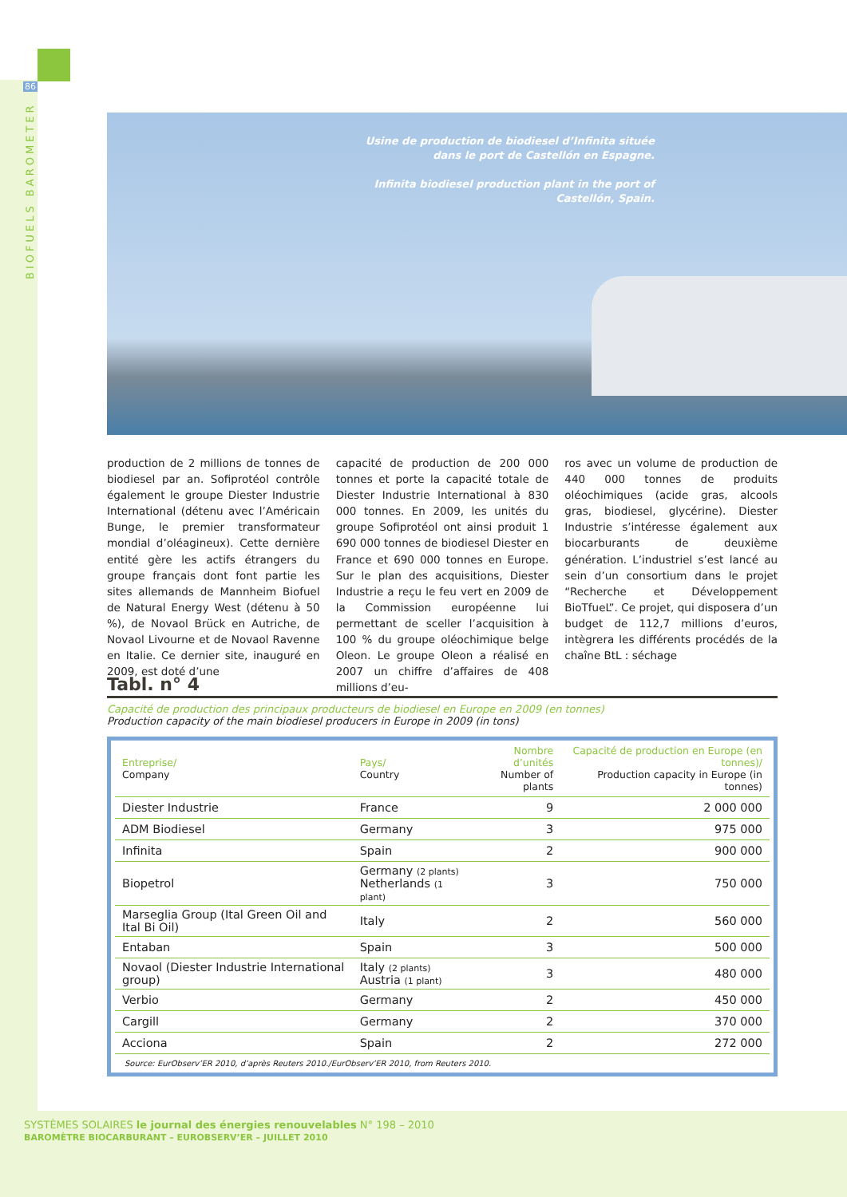86
BIOFUELS BAROMETER
Usine de production de biodiesel d’Infinita située dans le port de Castellón en Espagne.
Infinita biodiesel production plant in the port of Castellón, Spain.
production de 2 millions de tonnes de biodiesel par an. Sofiprotéol contrôle également le groupe Diester Industrie International (détenu avec l’Américain Bunge, le premier transformateur mondial d’oléagineux). Cette dernière entité gère les actifs étrangers du groupe français dont font partie les sites allemands de Mannheim Biofuel de Natural Energy West (détenu à 50 %), de Novaol Brück en Autriche, de Novaol Livourne et de Novaol Ravenne en Italie. Ce dernier site, inauguré en 2009, est doté d’une
capacité de production de 200 000 tonnes et porte la capacité totale de Diester Industrie International à 830 000 tonnes. En 2009, les unités du groupe Sofiprotéol ont ainsi produit 1 690 000 tonnes de biodiesel Diester en France et 690 000 tonnes en Europe. Sur le plan des acquisitions, Diester Industrie a reçu le feu vert en 2009 de la Commission européenne lui permettant de sceller l’acquisition à 100 % du groupe oléochimique belge Oleon. Le groupe Oleon a réalisé en 2007 un chiffre d’affaires de 408 millions d’eu-
ros avec un volume de production de 440 000 tonnes de produits oléochimiques (acide gras, alcools gras, biodiesel, glycérine). Diester Industrie s’intéresse également aux biocarburants de deuxième génération. L’industriel s’est lancé au sein d’un consortium dans le projet “Recherche et Développement BioTfueL”. Ce projet, qui disposera d’un budget de 112,7 millions d’euros, intègrera les différents procédés de la chaîne BtL : séchage
Tabl. n° 4
Capacité de production des principaux producteurs de biodiesel en Europe en 2009 (en tonnes)
Production capacity of the main biodiesel producers in Europe in 2009 (in tons)
| Entreprise/ Company | Pays/ Country | Nombre d’unités Number of plants | Capacité de production en Europe (en tonnes)/ Production capacity in Europe (in tonnes) |
| --- | --- | --- | --- |
| Diester Industrie | France | 9 | 2 000 000 |
| ADM Biodiesel | Germany | 3 | 975 000 |
| Infinita | Spain | 2 | 900 000 |
| Biopetrol | Germany (2 plants) Netherlands (1 plant) | 3 | 750 000 |
| Marseglia Group (Ital Green Oil and Ital Bi Oil) | Italy | 2 | 560 000 |
| Entaban | Spain | 3 | 500 000 |
| Novaol (Diester Industrie International group) | Italy (2 plants) Austria (1 plant) | 3 | 480 000 |
| Verbio | Germany | 2 | 450 000 |
| Cargill | Germany | 2 | 370 000 |
| Acciona | Spain | 2 | 272 000 |
Source: EurObserv’ER 2010, d’après Reuters 2010./EurObserv’ER 2010, from Reuters 2010.
SYSTÈMES SOLAIRES le journal des énergies renouvelables N° 198 – 2010
BAROMÈTRE BIOCARBURANT – EUROBSERV’ER – JUILLET 2010